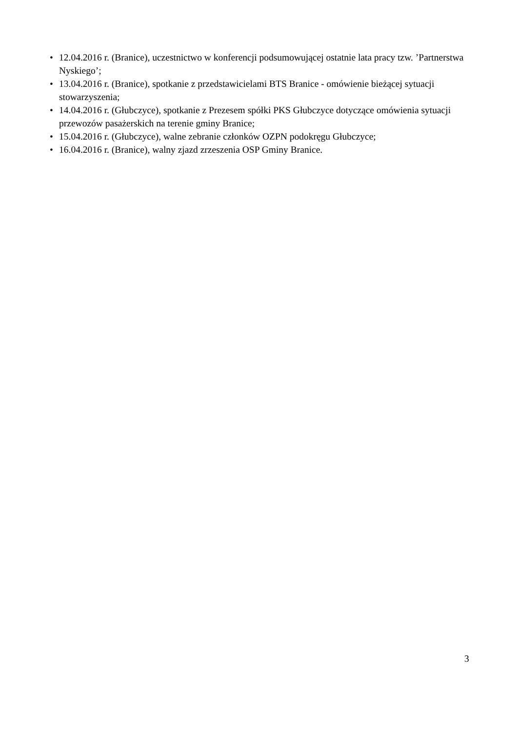• 12.04.2016 r. (Branice), uczestnictwo w konferencji podsumowującej ostatnie lata pracy tzw. ’Partnerstwa Nyskiego’;
• 13.04.2016 r. (Branice), spotkanie z przedstawicielami BTS Branice - omówienie bieżącej sytuacji stowarzyszenia;
• 14.04.2016 r. (Głubczyce), spotkanie z Prezesem spółki PKS Głubczyce dotyczące omówienia sytuacji przewozów pasażerskich na terenie gminy Branice;
• 15.04.2016 r. (Głubczyce), walne zebranie członków OZPN podokręgu Głubczyce;
• 16.04.2016 r. (Branice), walny zjazd zrzeszenia OSP Gminy Branice.
3